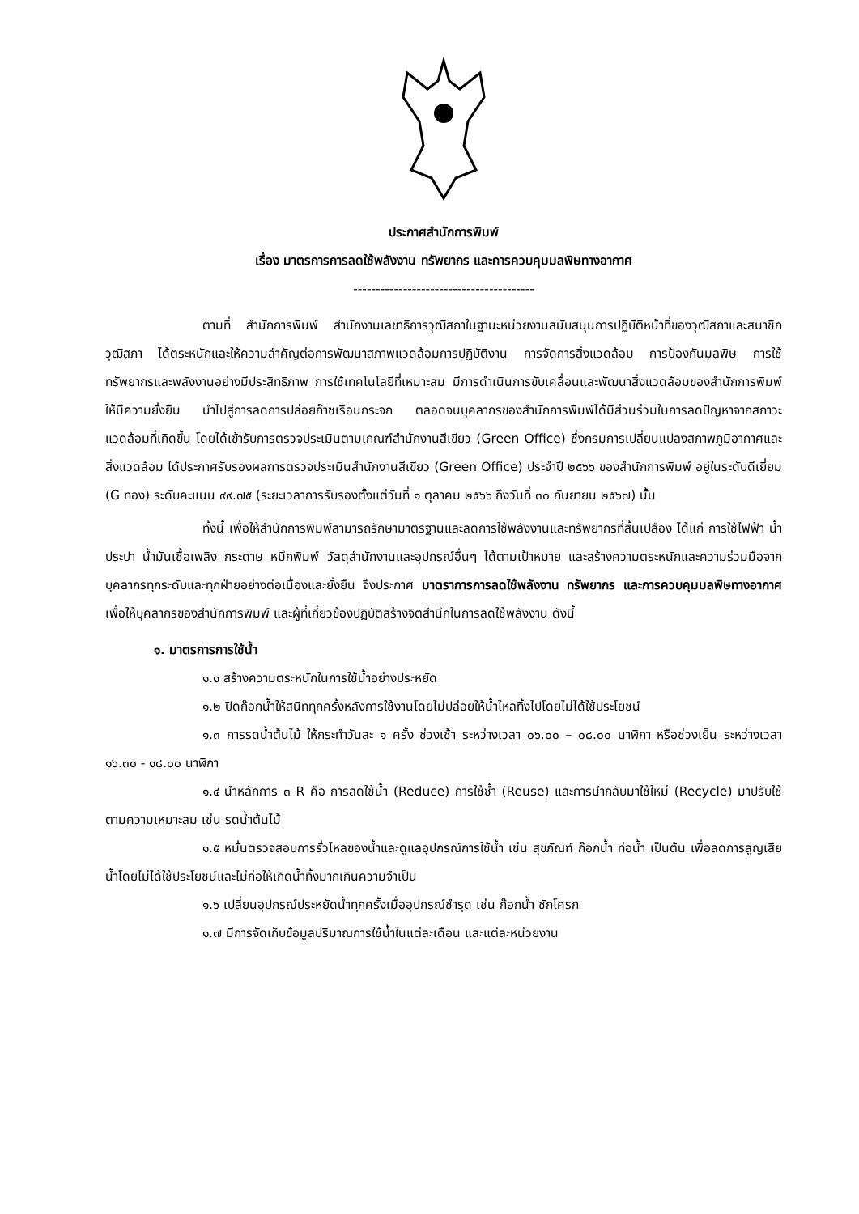ประกาศสำนักการพิมพ์
เรื่อง มาตรการการลดใช้พลังงาน ทรัพยากร และการควบคุมมลพิษทางอากาศ
----------------------------------------
ตามที่ สำนักการพิมพ์ สำนักงานเลขาธิการวุฒิสภาในฐานะหน่วยงานสนับสนุนการปฏิบัติหน้าที่ของวุฒิสภาและสมาชิกวุฒิสภา ได้ตระหนักและให้ความสำคัญต่อการพัฒนาสภาพแวดล้อมการปฏิบัติงาน การจัดการสิ่งแวดล้อม การป้องกันมลพิษ การใช้ทรัพยากรและพลังงานอย่างมีประสิทธิภาพ การใช้เทคโนโลยีที่เหมาะสม มีการดำเนินการขับเคลื่อนและพัฒนาสิ่งแวดล้อมของสำนักการพิมพ์ให้มีความยั่งยืน นำไปสู่การลดการปล่อยก๊าซเรือนกระจก ตลอดจนบุคลากรของสำนักการพิมพ์ได้มีส่วนร่วมในการลดปัญหาจากสภาวะแวดล้อมที่เกิดขึ้น โดยได้เข้ารับการตรวจประเมินตามเกณฑ์สำนักงานสีเขียว (Green Office) ซึ่งกรมการเปลี่ยนแปลงสภาพภูมิอากาศและสิ่งแวดล้อม ได้ประกาศรับรองผลการตรวจประเมินสำนักงานสีเขียว (Green Office) ประจำปี ๒๕๖๖ ของสำนักการพิมพ์ อยู่ในระดับดีเยี่ยม (G ทอง) ระดับคะแนน ๙๙.๗๕ (ระยะเวลาการรับรองตั้งแต่วันที่ ๑ ตุลาคม ๒๕๖๖ ถึงวันที่ ๓๐ กันยายน ๒๕๖๗) นั้น
ทั้งนี้ เพื่อให้สำนักการพิมพ์สามารถรักษามาตรฐานและลดการใช้พลังงานและทรัพยากรที่สิ้นเปลือง ได้แก่ การใช้ไฟฟ้า น้ำประปา น้ำมันเชื้อเพลิง กระดาษ หมึกพิมพ์ วัสดุสำนักงานและอุปกรณ์อื่นๆ ได้ตามเป้าหมาย และสร้างความตระหนักและความร่วมมือจากบุคลากรทุกระดับและทุกฝ่ายอย่างต่อเนื่องและยั่งยืน จึงประกาศ มาตราการการลดใช้พลังงาน ทรัพยากร และการควบคุมมลพิษทางอากาศ เพื่อให้บุคลากรของสำนักการพิมพ์ และผู้ที่เกี่ยวข้องปฏิบัติสร้างจิตสำนึกในการลดใช้พลังงาน ดังนี้
๑. มาตรการการใช้น้ำ
๑.๑ สร้างความตระหนักในการใช้น้ำอย่างประหยัด
๑.๒ ปิดก๊อกน้ำให้สนิททุกครั้งหลังการใช้งานโดยไม่ปล่อยให้น้ำไหลทิ้งไปโดยไม่ได้ใช้ประโยชน์
๑.๓ การรดน้ำต้นไม้ ให้กระทำวันละ ๑ ครั้ง ช่วงเช้า ระหว่างเวลา ๐๖.๐๐ – ๐๘.๐๐ นาฬิกา หรือช่วงเย็น ระหว่างเวลา ๑๖.๓๐ - ๑๘.๐๐ นาฬิกา
๑.๔ นำหลักการ ๓ R คือ การลดใช้น้ำ (Reduce) การใช้ซ้ำ (Reuse) และการนำกลับมาใช้ใหม่ (Recycle) มาปรับใช้ตามความเหมาะสม เช่น รดน้ำต้นไม้
๑.๕ หมั่นตรวจสอบการรั่วไหลของน้ำและดูแลอุปกรณ์การใช้น้ำ เช่น สุขภัณฑ์ ก๊อกน้ำ ท่อน้ำ เป็นต้น เพื่อลดการสูญเสียน้ำโดยไม่ได้ใช้ประโยชน์และไม่ก่อให้เกิดน้ำทิ้งมากเกินความจำเป็น
๑.๖ เปลี่ยนอุปกรณ์ประหยัดน้ำทุกครั้งเมื่ออุปกรณ์ชำรุด เช่น ก๊อกน้ำ ชักโครก
๑.๗ มีการจัดเก็บข้อมูลปริมาณการใช้น้ำในแต่ละเดือน และแต่ละหน่วยงาน